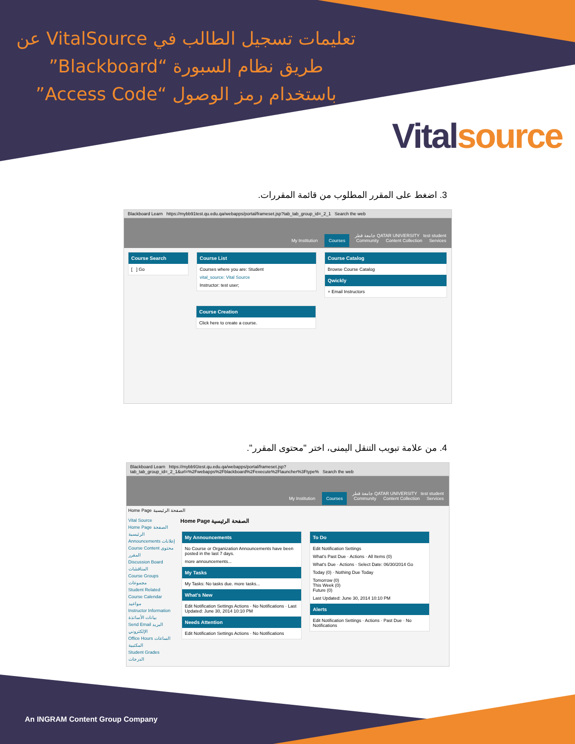تعليمات تسجيل الطالب في VitalSource عن طريق نظام السبورة “Blackboard” باستخدام رمز الوصول “Access Code”
Vital source
3. اضغط على المقرر المطلوب من قائمة المقررات.
Blackboard Learn https://mybb91test.qu.edu.qa/webapps/portal/frameset.jsp?tab_tab_group_id=_2_1 Search the web
جامعة قطر QATAR UNIVERSITY test student
My Institution Courses Community Content Collection Services
Course Search
[ ] Go
Course List
Courses where you are: Student
vital_source: Vital Source
Instructor: test user;
Course Catalog
Browse Course Catalog
Qwickly
+ Email Instructors
Course Creation
Click here to create a course.
4. من علامة تبويب التنقل اليمنى، اختر "محتوى المقرر".
Blackboard Learn https://mybb91test.qu.edu.qa/webapps/portal/frameset.jsp?tab_tab_group_id=_2_1&url=%2Fwebapps%2Fblackboard%2Fexecute%2Flauncher%3Ftype% Search the web
جامعة قطر QATAR UNIVERSITY test student
My Institution Courses Community Content Collection Services
Home Page الصفحة الرئيسية
Vital Source
Home Page الصفحة الرئيسية
Announcements إعلانات
Course Content محتوى المقرر
Discussion Board المناقشات
Course Groups مجموعات
Student Related
Course Calendar مواعيد
Instructor Information بيانات الأساتذة
Send Email البريد الإلكتروني
Office Hours الساعات المكتبية
Student Grades الدرجات
Home Page الصفحة الرئيسية
My Announcements
No Course or Organization Announcements have been posted in the last 7 days.
more announcements...
My Tasks
My Tasks: No tasks due. more tasks...
What's New
Edit Notification Settings Actions · No Notifications · Last Updated: June 30, 2014 10:10 PM
Needs Attention
Edit Notification Settings Actions · No Notifications
To Do
Edit Notification Settings
What's Past Due · Actions · All Items (0)
What's Due · Actions · Select Date: 06/30/2014 Go
Today (0) · Nothing Due Today
Tomorrow (0)
This Week (0)
Future (0)
Last Updated: June 30, 2014 10:10 PM
Alerts
Edit Notification Settings · Actions · Past Due · No Notifications
An INGRAM Content Group Company